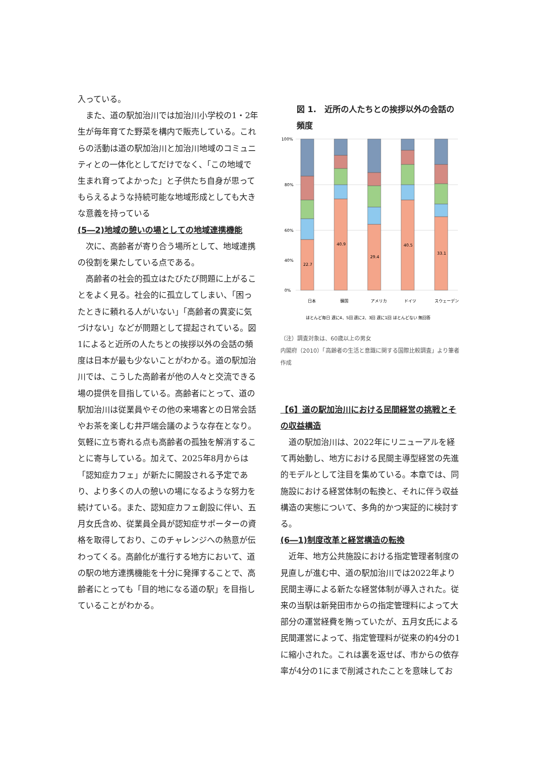入っている。
　また、道の駅加治川では加治川小学校の1・2年生が毎年育てた野菜を構内で販売している。これらの活動は道の駅加治川と加治川地域のコミュニティとの一体化としてだけでなく、「この地域で生まれ育ってよかった」と子供たち自身が思ってもらえるような持続可能な地域形成としても大きな意義を持っている
(5―2)地域の憩いの場としての地域連携機能
　次に、高齢者が寄り合う場所として、地域連携の役割を果たしている点である。
　高齢者の社会的孤立はたびたび問題に上がることをよく見る。社会的に孤立してしまい、「困ったときに頼れる人がいない」「高齢者の異変に気づけない」などが問題として提起されている。図1によると近所の人たちとの挨拶以外の会話の頻度は日本が最も少ないことがわかる。道の駅加治川では、こうした高齢者が他の人々と交流できる場の提供を目指している。高齢者にとって、道の駅加治川は従業員やその他の来場客との日常会話やお茶を楽しむ井戸端会議のような存在となり。気軽に立ち寄れる点も高齢者の孤独を解消することに寄与している。加えて、2025年8月からは「認知症カフェ」が新たに開設される予定であり、より多くの人の憩いの場になるような努力を続けている。また、認知症カフェ創設に伴い、五月女氏含め、従業員全員が認知症サポーターの資格を取得しており、このチャレンジへの熱意が伝わってくる。高齢化が進行する地方において、道の駅の地方連携機能を十分に発揮することで、高齢者にとっても「目的地になる道の駅」を目指していることがわかる。
図 1.　近所の人たちとの挨拶以外の会話の頻度
100%
80%
60%
40%
0%
22.7
40.9
29.4
40.5
33.1
日本
韓国
アメリカ
ドイツ
スウェーデン
ほとんど毎日 週に4、5回 週に2、3回 週に1回 ほとんどない 無回答
（注）調査対象は、60歳以上の男女
内閣府（2010）「高齢者の生活と意識に関する国際比較調査」より筆者作成
【6】道の駅加治川における民間経営の挑戦とその収益構造
　道の駅加治川は、2022年にリニューアルを経て再始動し、地方における民間主導型経営の先進的モデルとして注目を集めている。本章では、同施設における経営体制の転換と、それに伴う収益構造の実態について、多角的かつ実証的に検討する。
(6―1)制度改革と経営構造の転換
　近年、地方公共施設における指定管理者制度の見直しが進む中、道の駅加治川では2022年より民間主導による新たな経営体制が導入された。従来の当駅は新発田市からの指定管理料によって大部分の運営経費を賄っていたが、五月女氏による民間運営によって、指定管理料が従来の約4分の1に縮小された。これは裏を返せば、市からの依存率が4分の1にまで削減されたことを意味してお